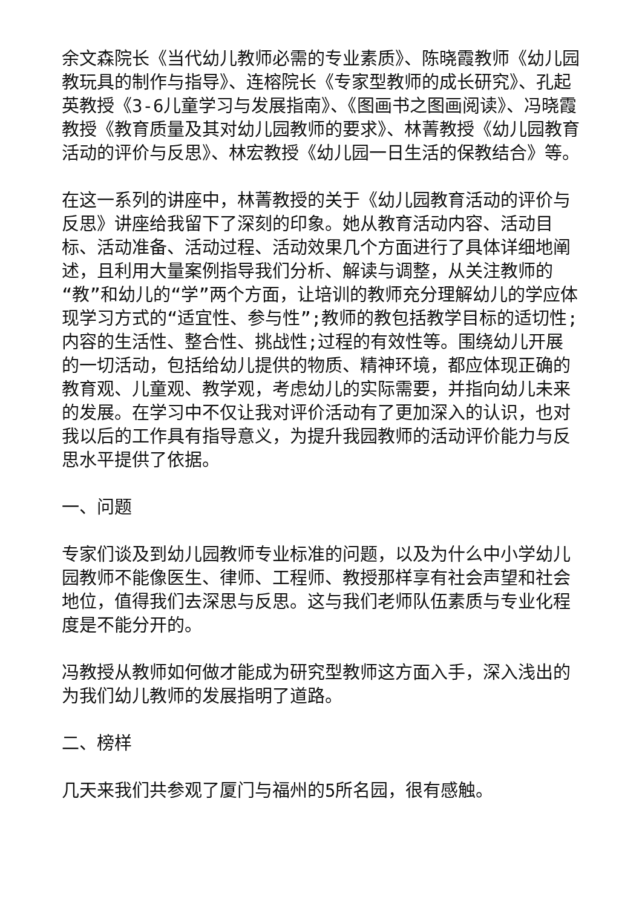余文森院长《当代幼儿教师必需的专业素质》、陈晓霞教师《幼儿园教玩具的制作与指导》、连榕院长《专家型教师的成长研究》、孔起英教授《3-6儿童学习与发展指南》、《图画书之图画阅读》、冯晓霞教授《教育质量及其对幼儿园教师的要求》、林菁教授《幼儿园教育活动的评价与反思》、林宏教授《幼儿园一日生活的保教结合》等。
在这一系列的讲座中，林菁教授的关于《幼儿园教育活动的评价与反思》讲座给我留下了深刻的印象。她从教育活动内容、活动目标、活动准备、活动过程、活动效果几个方面进行了具体详细地阐述，且利用大量案例指导我们分析、解读与调整，从关注教师的“教”和幼儿的“学”两个方面，让培训的教师充分理解幼儿的学应体现学习方式的“适宜性、参与性”;教师的教包括教学目标的适切性;内容的生活性、整合性、挑战性;过程的有效性等。围绕幼儿开展的一切活动，包括给幼儿提供的物质、精神环境，都应体现正确的教育观、儿童观、教学观，考虑幼儿的实际需要，并指向幼儿未来的发展。在学习中不仅让我对评价活动有了更加深入的认识，也对我以后的工作具有指导意义，为提升我园教师的活动评价能力与反思水平提供了依据。
一、问题
专家们谈及到幼儿园教师专业标准的问题，以及为什么中小学幼儿园教师不能像医生、律师、工程师、教授那样享有社会声望和社会地位，值得我们去深思与反思。这与我们老师队伍素质与专业化程度是不能分开的。
冯教授从教师如何做才能成为研究型教师这方面入手，深入浅出的为我们幼儿教师的发展指明了道路。
二、榜样
几天来我们共参观了厦门与福州的5所名园，很有感触。